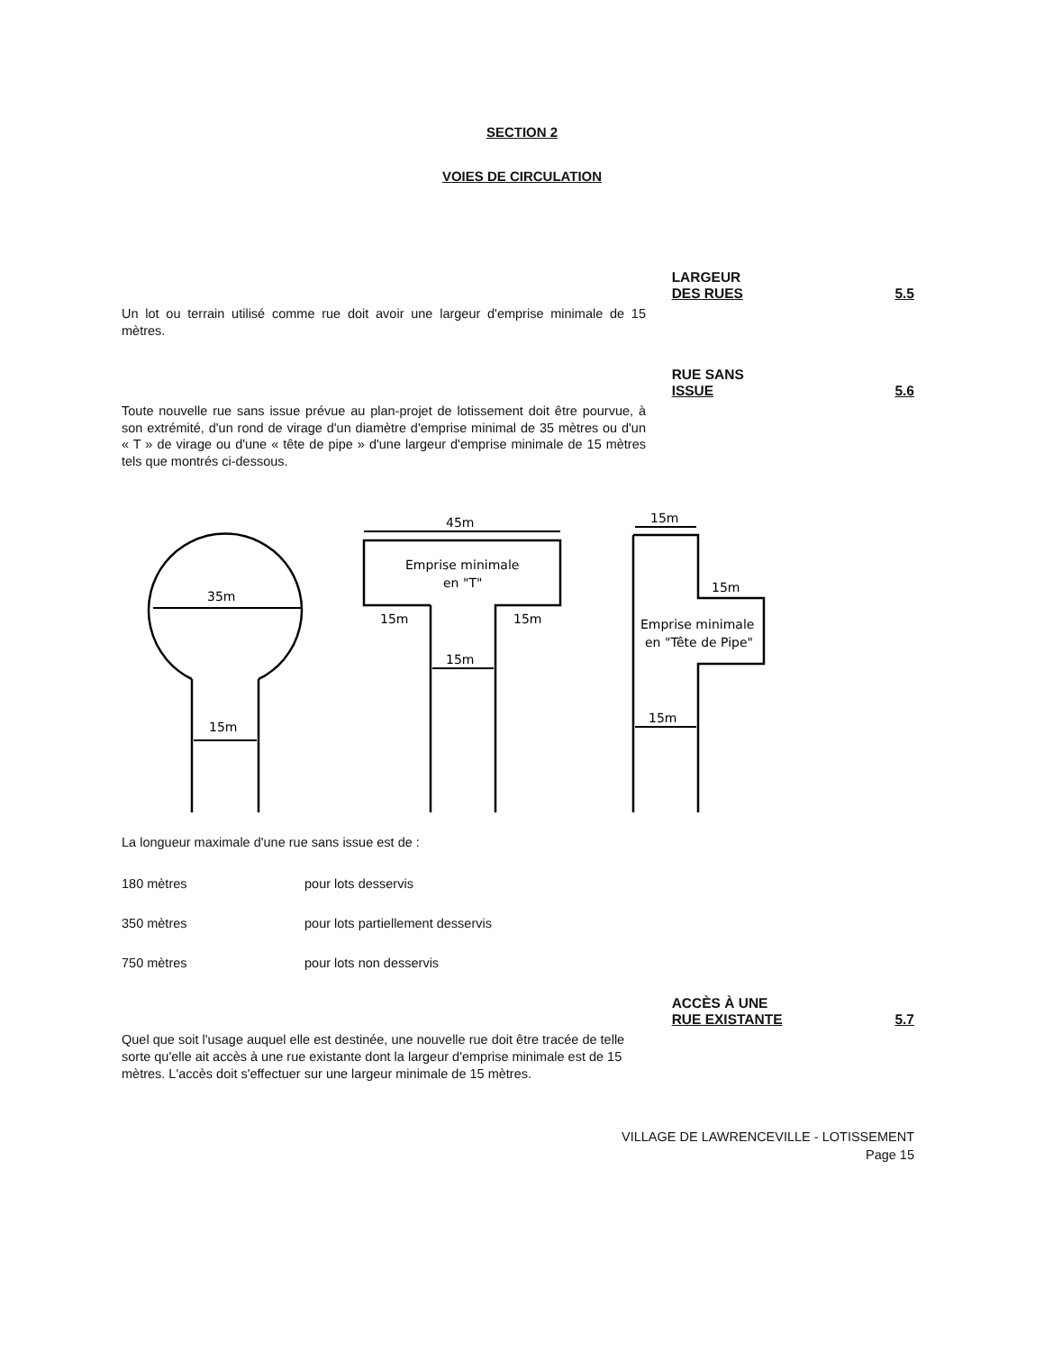SECTION 2
VOIES DE CIRCULATION
LARGEUR
DES RUES
5.5
Un lot ou terrain utilisé comme rue doit avoir une largeur d'emprise minimale de 15 mètres.
RUE SANS
ISSUE
5.6
Toute nouvelle rue sans issue prévue au plan-projet de lotissement doit être pourvue, à son extrémité, d'un rond de virage d'un diamètre d'emprise minimal de 35 mètres ou d'un « T » de virage ou d'une « tête de pipe » d'une largeur d'emprise minimale de 15 mètres tels que montrés ci-dessous.
35m
15m
45m
Emprise minimale
en "T"
15m
15m
15m
15m
15m
15m
Emprise minimale
en "Tête de Pipe"
La longueur maximale d'une rue sans issue est de :
180 mètres pour lots desservis
350 mètres pour lots partiellement desservis
750 mètres pour lots non desservis
ACCÈS À UNE
RUE EXISTANTE
5.7
Quel que soit l'usage auquel elle est destinée, une nouvelle rue doit être tracée de telle sorte qu'elle ait accès à une rue existante dont la largeur d'emprise minimale est de 15 mètres. L'accès doit s'effectuer sur une largeur minimale de 15 mètres.
VILLAGE DE LAWRENCEVILLE - LOTISSEMENT
Page 15